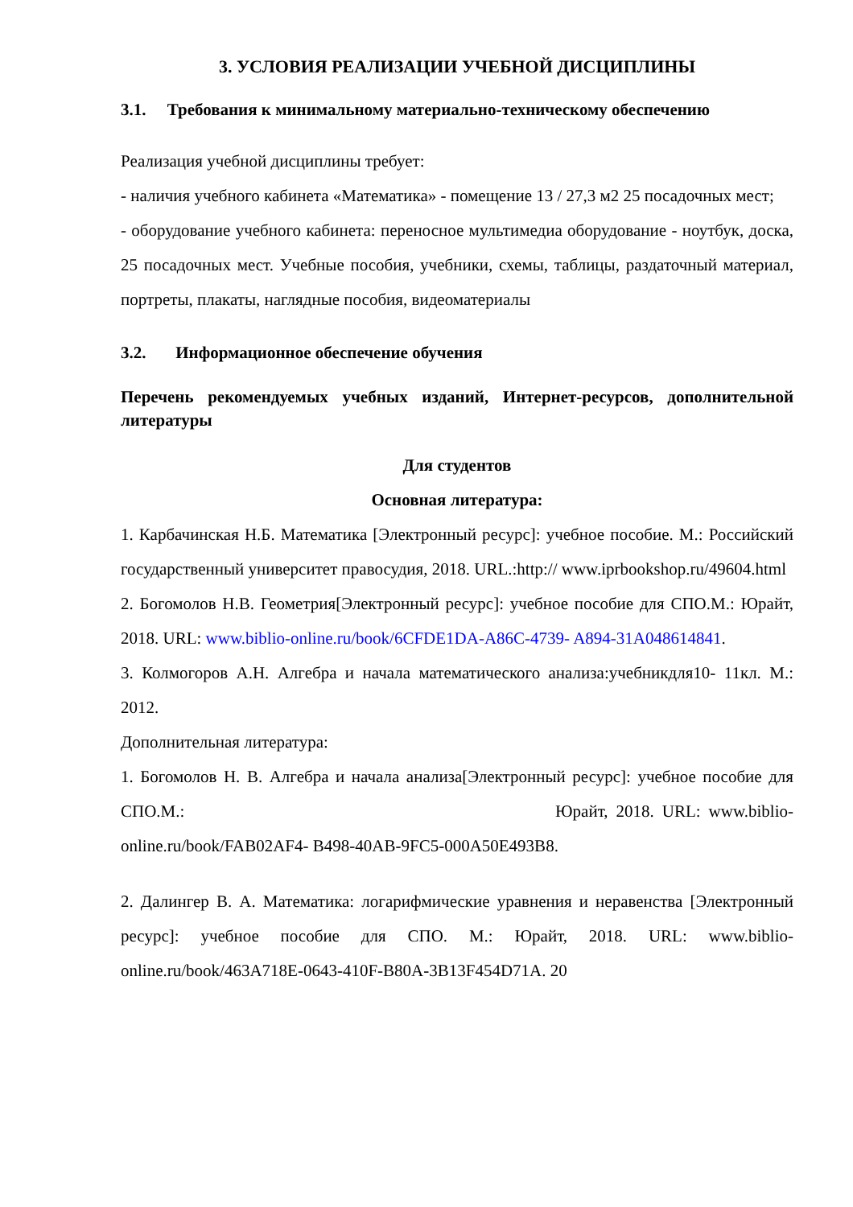3. УСЛОВИЯ РЕАЛИЗАЦИИ УЧЕБНОЙ ДИСЦИПЛИНЫ
3.1. Требования к минимальному материально-техническому обеспечению
Реализация учебной дисциплины требует:
- наличия учебного кабинета «Математика» - помещение 13 / 27,3 м2 25 посадочных мест;
- оборудование учебного кабинета: переносное мультимедиа оборудование - ноутбук, доска, 25 посадочных мест. Учебные пособия, учебники, схемы, таблицы, раздаточный материал, портреты, плакаты, наглядные пособия, видеоматериалы
3.2. Информационное обеспечение обучения
Перечень рекомендуемых учебных изданий, Интернет-ресурсов, дополнительной литературы
Для студентов
Основная литература:
1. Карбачинская Н.Б. Математика [Электронный ресурс]: учебное пособие. М.: Российский государственный университет правосудия, 2018. URL.:http:// www.iprbookshop.ru/49604.html
2. Богомолов Н.В. Геометрия[Электронный ресурс]: учебное пособие для СПО.М.: Юрайт, 2018. URL: www.biblio-online.ru/book/6CFDE1DA-A86C-4739- A894-31A048614841.
3. Колмогоров А.Н. Алгебра и начала математического анализа:учебникдля10- 11кл. М.: 2012.
Дополнительная литература:
1. Богомолов Н. В. Алгебра и начала анализа[Электронный ресурс]: учебное пособие для СПО.М.: Юрайт, 2018. URL: www.biblio-online.ru/book/FAB02AF4- B498-40AB-9FC5-000A50E493B8.
2. Далингер В. А. Математика: логарифмические уравнения и неравенства [Электронный ресурс]: учебное пособие для СПО. М.: Юрайт, 2018. URL: www.biblio-online.ru/book/463A718E-0643-410F-B80A-3B13F454D71A. 20